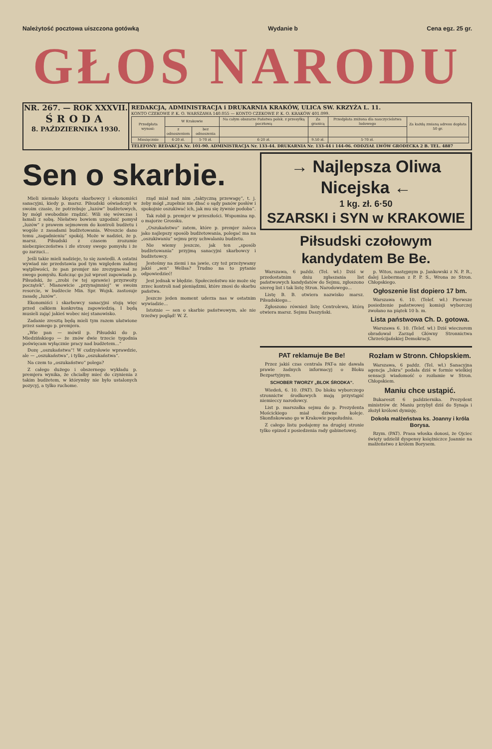Należytość pocztowa uiszczona gotówką Wydanie b Cena egz. 25 gr.
GŁOS NARODU
NR. 267. — ROK XXXVII.
ŚRODA
8. PAŹDZIERNIKA 1930.
REDAKCJA, ADMINISTRACJA i DRUKARNIA KRAKÓW, ULICA SW. KRZYŻA L. 11.
KONTO CZEKOWE P. K. O. WARSZAWA 140.055 — KONTO CZEKOWE P. K. O. KRAKÓW 401.099.
| Przedpłata wynosi: | W Krakowie | | Na całym obszarze Państwa polsk. z przesyłką pocztową | Za granicą | Przedpłata zniżona dla nauczycielstwa ludowego | Za każdą zmianą adresu dopłata 50 gr. |
| | z odnoszeniem | bez odnoszenia | | | | |
| Miesięcznie | 6·20 zł. | 5·70 zł. | 6·20 zł. | 9.50 zł. | 5·70 zł. | |
TELEFONY: REDAKCJA Nr. 101-90. ADMINISTRACJA Nr. 133-44. DRUKARNIA Nr. 133-44 i 144-06. ODDZIAŁ LWÓW GRODECKA 2 B. TEL. 4887
Sen o skarbie.
Mieli niemało kłopotu skarbowcy i ekonomiści sanacyjni, kiedy p. marsz. Piłsudski oświadczył w swoim czasie, że potrzebuje „luzów“ budżetowych, by mógł swobodnie rządzić. Wili się wówczas i łamali z sobą. Niełatwo bowiem uzgodnić pomysł „luzów“ z prawem sejmowem do kontroli budżetu i wogóle z zasadami budżetowania. Wreszcie dano temu „zagadnieniu“ spokój. Może w nadziei, że p. marsz. Piłsudski z czasem zrozumie niebezpieczeństwa i złe strony swego pomysłu i że go zarzuci...
Jeśli takie mieli nadzieje, to się zawiedli. A ostatni wywiad nie przedstawia pod tym względem żadnej wątpliwości, że pan premjer nie zrezygnował ze swego pomysłu. Kończąc go już wprost zapowiada p. Piłsudski, że „zrobi (w tej sprawie) przyzwoity początek“. Mianowicie „przynajmniej“ w swoim resorcie, w budżecie Min. Spr. Wojsk. zastosuje zasadę „luzów“.
Ekonomiści i skarbowcy sanacyjni stoją więc przed całkiem konkretną zapowiedzią. I będą musieli zająć jakieś wobec niej stanowisko.
Zadanie zresztą będą mieli tym razem ułatwione przez samego p. premjera.
„Wie pan — mówił p. Piłsudski do p. Miedzińskiego — że znów dwie trzecie tygodnia poświęcam wyłącznie pracy nad budżetem...“
Dozę „oszukaństwa“! W cudzysłowie wprawdzie, ale — „oszukaństwa“, i tylko „oszukaństwa“.
Na czem to „oszukaństwo“ polega?
Z całego dużego i obszernego wykładu p. premjera wynika, że chciałby mieć do czynienia z takim budżetem, w którymby nie było ustalonych pozycyj, a tylko ruchome.
rząd miał nad nim „taktyczną przewagę“, t. j. żeby mógł „zupełnie nie dbać o sądy panów posłów i spokojnie oszukiwać ich, jak mu się żywnie podoba“.
Tak robił p. premjer w przeszłości. Wspomina np. o majorze Grossku.
„Oszukaństwo“ zatem, które p. premjer zaleca jako najlepszy sposób budżetowania, polegać ma na „oszukiwaniu“ sejmu przy uchwalaniu budżetu.
Nie wiemy jeszcze, jak ten „sposób budżetowania“ przyjmą sanacyjni skarbowcy i budżetowcy.
Jesteśmy na ziemi i na jawie, czy też przeżywamy jakiś „sen“ Wellsa? Trudno na to pytanie odpowiedzieć!
Jest jednak w błędzie. Społeczeństwo nie może się zrzec kontroli nad pieniądzmi, które znosi do skarbu państwa.
Jeszcze jeden moment uderza nas w ostatnim wywiadzie...
Istotnie — sen o skarbie państwowym, ale nie trzeźwy pogląd! W. Z.
→ Najlepsza Oliwa Nicejska ←
1 kg. zł. 6·50
SZARSKI i SYN w KRAKOWIE
Piłsudski czołowym kandydatem Be Be.
Warszawa, 6 paźdz. (Tel. wł.) Dziś w przedostatnim dniu zgłaszania list państwowych kandydatów do Sejmu, zgłoszono szereg list i tak listę Stron. Narodowego...
Listę B. B. otwiera nazwisko marsz. Piłsudskiego...
Zgłoszono również listę Centrolewu, którą otwiera marsz. Sejmu Daszyński.
p. Witos, następnym p. Jankowski z N. P. R., dalej Lieberman z P. P. S., Wrona ze Stron. Chłopskiego.
Ogłoszenie list dopiero 17 bm.
Warszawa 6. 10. (Telef. wł.) Pierwsze posiedzenie państwowej komisji wyborczej zwołano na piątek 10 b. m.
Lista państwowa Ch. D. gotowa.
Warszawa 6. 10. (Telef. wł.) Dziś wieczorem obradował Zarząd Główny Stronnictwa Chrześcijańskiej Demokracji.
PAT reklamuje Be Be!
Przez jakiś czas centrala PAT-a nie dawała prawie żadnych informacyj o Bloku Bezpartyjnym.
SCHOBER TWORZY „BLOK ŚRODKA“.
Wiedeń, 6. 10. (PAT). Do bloku wyborczego stronnictw środkowych mają przystąpić niemieccy narodowcy.
List p. marszałka sejmu do p. Prezydenta Mościckiego miał dziwne koleje. Skonfiskowano go w Krakowie popołudniu.
Z całego listu podajemy na drugiej stronie tylko epizod z posiedzenia rady gabinetowej.
Rozłam w Stronn. Chłopskiem.
Warszawa, 6 paźdz. (Tel. wł.) Sanacyjna agencja „Iskra“ podała dziś w formie wielkiej sensacji wiadomość o rozłamie w Stron. Chłopskiem.
Maniu chce ustąpić.
Bukareszt 6 października. Prezydent ministrów dr. Maniu przybył dziś do Synaja i złożył królowi dymisję.
Dokoła małżeństwa ks. Joanny i króla Borysa.
Rzym. (PAT). Prasa włoska donosi, że Ojciec święty udzielił dyspensy księżniczce Joannie na małżeństwo z królem Borysem.